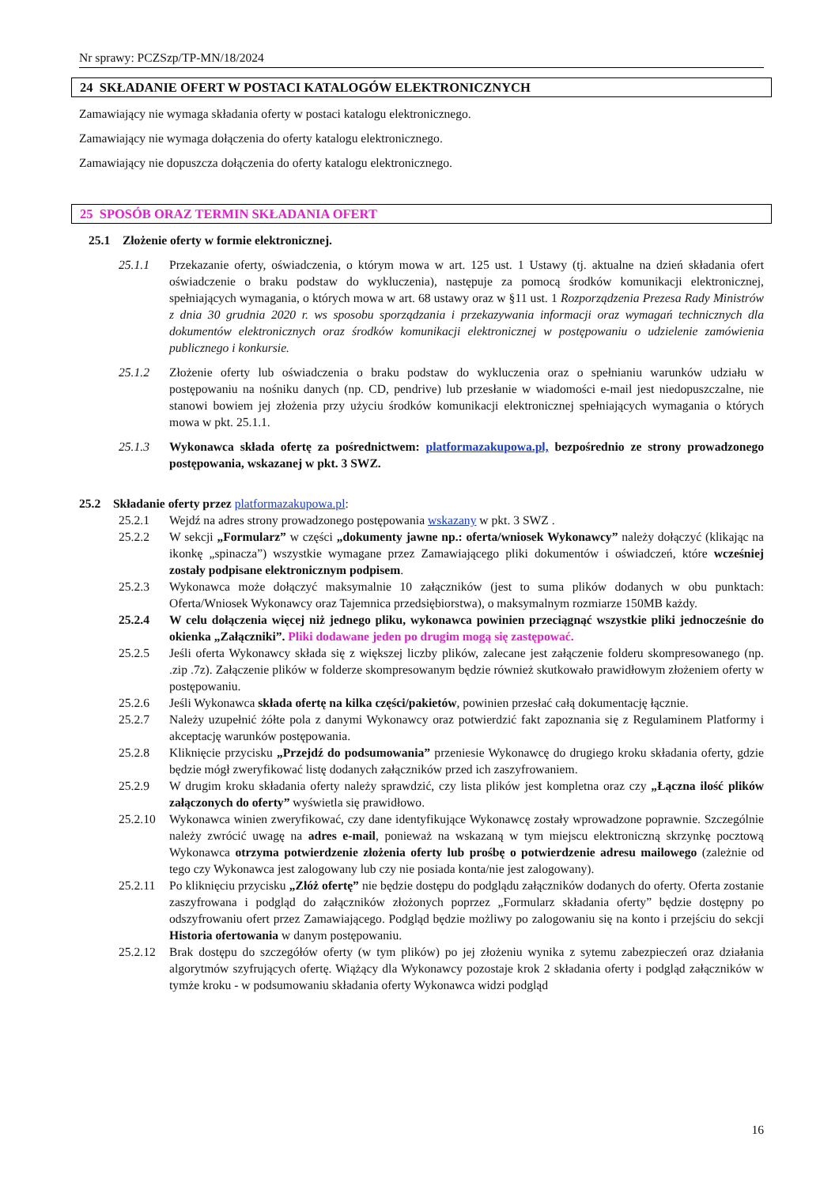Nr sprawy: PCZSzp/TP-MN/18/2024
24 SKŁADANIE OFERT W POSTACI KATALOGÓW ELEKTRONICZNYCH
Zamawiający nie wymaga składania oferty w postaci katalogu elektronicznego.
Zamawiający nie wymaga dołączenia do oferty katalogu elektronicznego.
Zamawiający nie dopuszcza dołączenia do oferty katalogu elektronicznego.
25 SPOSÓB ORAZ TERMIN SKŁADANIA OFERT
25.1 Złożenie oferty w formie elektronicznej.
25.1.1 Przekazanie oferty, oświadczenia, o którym mowa w art. 125 ust. 1 Ustawy (tj. aktualne na dzień składania ofert oświadczenie o braku podstaw do wykluczenia), następuje za pomocą środków komunikacji elektronicznej, spełniających wymagania, o których mowa w art. 68 ustawy oraz w §11 ust. 1 Rozporządzenia Prezesa Rady Ministrów z dnia 30 grudnia 2020 r. ws sposobu sporządzania i przekazywania informacji oraz wymagań technicznych dla dokumentów elektronicznych oraz środków komunikacji elektronicznej w postępowaniu o udzielenie zamówienia publicznego i konkursie.
25.1.2 Złożenie oferty lub oświadczenia o braku podstaw do wykluczenia oraz o spełnianiu warunków udziału w postępowaniu na nośniku danych (np. CD, pendrive) lub przesłanie w wiadomości e-mail jest niedopuszczalne, nie stanowi bowiem jej złożenia przy użyciu środków komunikacji elektronicznej spełniających wymagania o których mowa w pkt. 25.1.1.
25.1.3 Wykonawca składa ofertę za pośrednictwem: platformazakupowa.pl, bezpośrednio ze strony prowadzonego postępowania, wskazanej w pkt. 3 SWZ.
25.2 Składanie oferty przez platformazakupowa.pl:
25.2.1 Wejdź na adres strony prowadzonego postępowania wskazany w pkt. 3 SWZ .
25.2.2 W sekcji „Formularz” w części „dokumenty jawne np.: oferta/wniosek Wykonawcy” należy dołączyć (klikając na ikonkę „spinacza”) wszystkie wymagane przez Zamawiającego pliki dokumentów i oświadczeń, które wcześniej zostały podpisane elektronicznym podpisem.
25.2.3 Wykonawca może dołączyć maksymalnie 10 załączników (jest to suma plików dodanych w obu punktach: Oferta/Wniosek Wykonawcy oraz Tajemnica przedsiębiorstwa), o maksymalnym rozmiarze 150MB każdy.
25.2.4 W celu dołączenia więcej niż jednego pliku, wykonawca powinien przeciągnąć wszystkie pliki jednocześnie do okienka „Załączniki”. Pliki dodawane jeden po drugim mogą się zastępować.
25.2.5 Jeśli oferta Wykonawcy składa się z większej liczby plików, zalecane jest załączenie folderu skompresowanego (np. .zip .7z). Załączenie plików w folderze skompresowanym będzie również skutkowało prawidłowym złożeniem oferty w postępowaniu.
25.2.6 Jeśli Wykonawca składa ofertę na kilka części/pakietów, powinien przesłać całą dokumentację łącznie.
25.2.7 Należy uzupełnić żółte pola z danymi Wykonawcy oraz potwierdzić fakt zapoznania się z Regulaminem Platformy i akceptację warunków postępowania.
25.2.8 Kliknięcie przycisku „Przejdź do podsumowania” przeniesie Wykonawcę do drugiego kroku składania oferty, gdzie będzie mógł zweryfikować listę dodanych załączników przed ich zaszyfrowaniem.
25.2.9 W drugim kroku składania oferty należy sprawdzić, czy lista plików jest kompletna oraz czy „Łączna ilość plików załączonych do oferty” wyświetla się prawidłowo.
25.2.10 Wykonawca winien zweryfikować, czy dane identyfikujące Wykonawcę zostały wprowadzone poprawnie. Szczególnie należy zwrócić uwagę na adres e-mail, ponieważ na wskazaną w tym miejscu elektroniczną skrzynkę pocztową Wykonawca otrzyma potwierdzenie złożenia oferty lub prośbę o potwierdzenie adresu mailowego (zależnie od tego czy Wykonawca jest zalogowany lub czy nie posiada konta/nie jest zalogowany).
25.2.11 Po kliknięciu przycisku „Złóż ofertę” nie będzie dostępu do podglądu załączników dodanych do oferty. Oferta zostanie zaszyfrowana i podgląd do załączników złożonych poprzez „Formularz składania oferty” będzie dostępny po odszyfrowaniu ofert przez Zamawiającego. Podgląd będzie możliwy po zalogowaniu się na konto i przejściu do sekcji Historia ofertowania w danym postępowaniu.
25.2.12 Brak dostępu do szczegółów oferty (w tym plików) po jej złożeniu wynika z sytemu zabezpieczeń oraz działania algorytmów szyfrujących ofertę. Wiążący dla Wykonawcy pozostaje krok 2 składania oferty i podgląd załączników w tymże kroku - w podsumowaniu składania oferty Wykonawca widzi podgląd
16